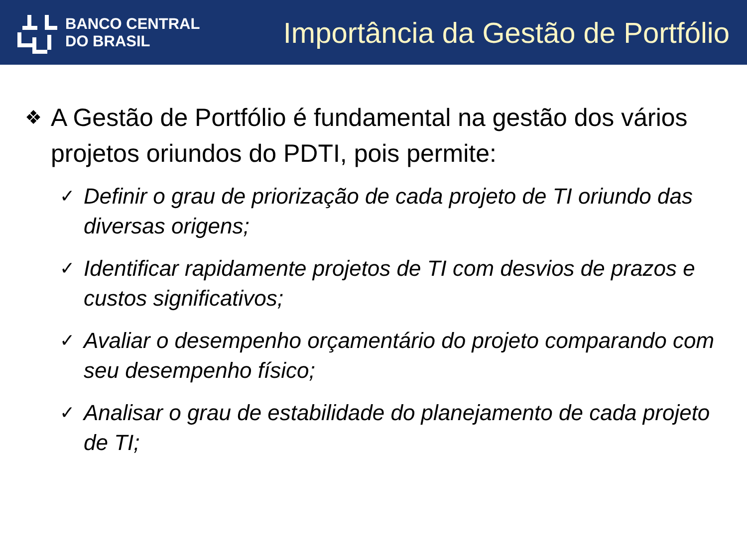BANCO CENTRAL
DO BRASIL
Importância da Gestão de Portfólio
❖ A Gestão de Portfólio é fundamental na gestão dos vários projetos oriundos do PDTI, pois permite:
✓ Definir o grau de priorização de cada projeto de TI oriundo das diversas origens;
✓ Identificar rapidamente projetos de TI com desvios de prazos e custos significativos;
✓ Avaliar o desempenho orçamentário do projeto comparando com seu desempenho físico;
✓ Analisar o grau de estabilidade do planejamento de cada projeto de TI;